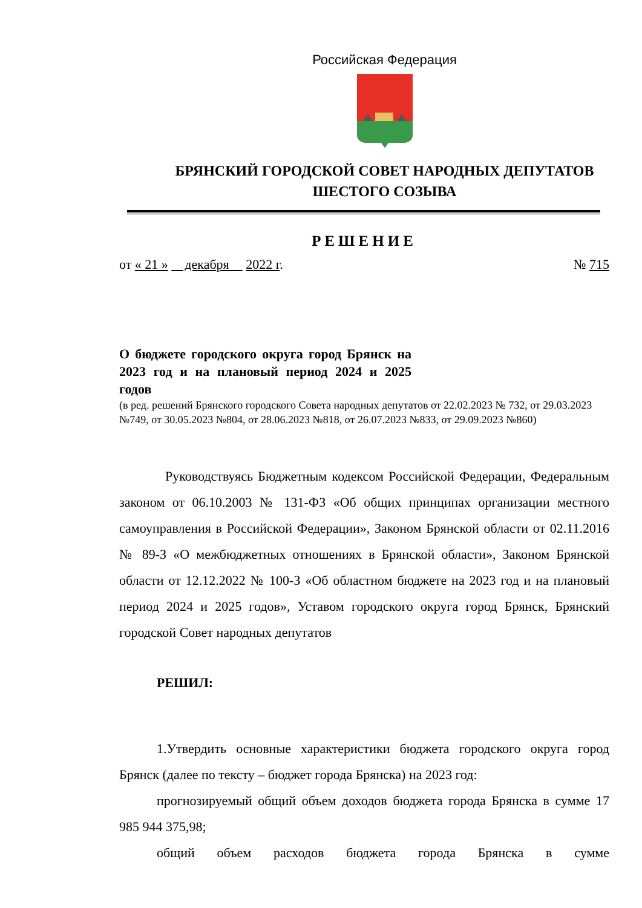Российская Федерация
БРЯНСКИЙ ГОРОДСКОЙ СОВЕТ НАРОДНЫХ ДЕПУТАТОВ
ШЕСТОГО СОЗЫВА
РЕШЕНИЕ
от « 21 » декабря 2022 г. № 715
О бюджете городского округа город Брянск на 2023 год и на плановый период 2024 и 2025 годов
(в ред. решений Брянского городского Совета народных депутатов от 22.02.2023 № 732, от 29.03.2023 №749, от 30.05.2023 №804, от 28.06.2023 №818, от 26.07.2023 №833, от 29.09.2023 №860)
Руководствуясь Бюджетным кодексом Российской Федерации, Федеральным законом от 06.10.2003 № 131-ФЗ «Об общих принципах организации местного самоуправления в Российской Федерации», Законом Брянской области от 02.11.2016 № 89-З «О межбюджетных отношениях в Брянской области», Законом Брянской области от 12.12.2022 № 100-З «Об областном бюджете на 2023 год и на плановый период 2024 и 2025 годов», Уставом городского округа город Брянск, Брянский городской Совет народных депутатов
РЕШИЛ:
1.Утвердить основные характеристики бюджета городского округа город Брянск (далее по тексту – бюджет города Брянска) на 2023 год:
прогнозируемый общий объем доходов бюджета города Брянска в сумме 17 985 944 375,98;
общий объем расходов бюджета города Брянска в сумме